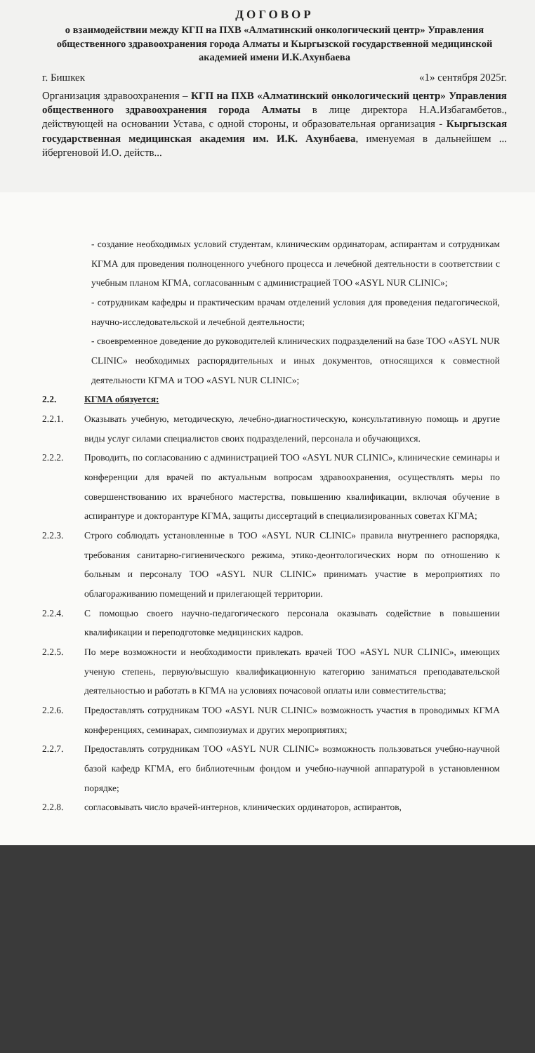ДОГОВОР
о взаимодействии между КГП на ПХВ «Алматинский онкологический центр» Управления общественного здравоохранения города Алматы и Кыргызской государственной медицинской академией имени И.К.Ахунбаева
г. Бишкек «1» сентября 2025г.
Организация здравоохранения – КГП на ПХВ «Алматинский онкологический центр» Управления общественного здравоохранения города Алматы в лице директора Н.А.Избагамбетов., действующей на основании Устава, с одной стороны, и образовательная организация - Кыргызская государственная медицинская академия им. И.К. Ахунбаева, именуемая в дальнейшем ... йбергеновой И.О. действ...
- создание необходимых условий студентам, клиническим ординаторам, аспирантам и сотрудникам КГМА для проведения полноценного учебного процесса и лечебной деятельности в соответствии с учебным планом КГМА, согласованным с администрацией ТОО «ASYL NUR CLINIC»;
- сотрудникам кафедры и практическим врачам отделений условия для проведения педагогической, научно-исследовательской и лечебной деятельности;
- своевременное доведение до руководителей клинических подразделений на базе ТОО «ASYL NUR CLINIC» необходимых распорядительных и иных документов, относящихся к совместной деятельности КГМА и ТОО «ASYL NUR CLINIC»;
2.2. КГМА обязуется:
2.2.1. Оказывать учебную, методическую, лечебно-диагностическую, консультативную помощь и другие виды услуг силами специалистов своих подразделений, персонала и обучающихся.
2.2.2. Проводить, по согласованию с администрацией ТОО «ASYL NUR CLINIC», клинические семинары и конференции для врачей по актуальным вопросам здравоохранения, осуществлять меры по совершенствованию их врачебного мастерства, повышению квалификации, включая обучение в аспирантуре и докторантуре КГМА, защиты диссертаций в специализированных советах КГМА;
2.2.3. Строго соблюдать установленные в ТОО «ASYL NUR CLINIC» правила внутреннего распорядка, требования санитарно-гигиенического режима, этико-деонтологических норм по отношению к больным и персоналу ТОО «ASYL NUR CLINIC» принимать участие в мероприятиях по облагораживанию помещений и прилегающей территории.
2.2.4. С помощью своего научно-педагогического персонала оказывать содействие в повышении квалификации и переподготовке медицинских кадров.
2.2.5. По мере возможности и необходимости привлекать врачей ТОО «ASYL NUR CLINIC», имеющих ученую степень, первую/высшую квалификационную категорию заниматься преподавательской деятельностью и работать в КГМА на условиях почасовой оплаты или совместительства;
2.2.6. Предоставлять сотрудникам ТОО «ASYL NUR CLINIC» возможность участия в проводимых КГМА конференциях, семинарах, симпозиумах и других мероприятиях;
2.2.7. Предоставлять сотрудникам ТОО «ASYL NUR CLINIC» возможность пользоваться учебно-научной базой кафедр КГМА, его библиотечным фондом и учебно-научной аппаратурой в установленном порядке;
2.2.8. согласовывать число врачей-интернов, клинических ординаторов, аспирантов,